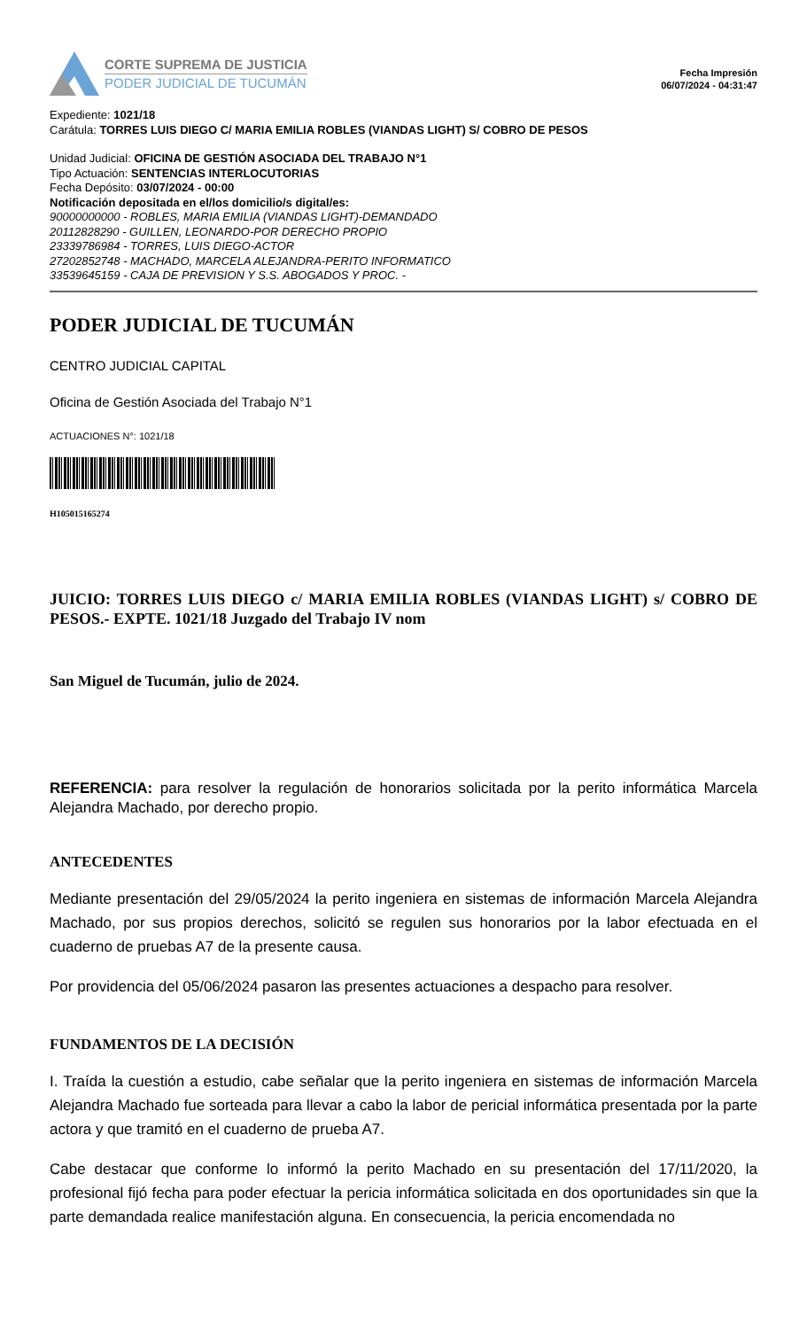CORTE SUPREMA DE JUSTICIA
PODER JUDICIAL DE TUCUMÁN
Fecha Impresión
06/07/2024 - 04:31:47
Expediente: 1021/18
Carátula: TORRES LUIS DIEGO C/ MARIA EMILIA ROBLES (VIANDAS LIGHT) S/ COBRO DE PESOS
Unidad Judicial: OFICINA DE GESTIÓN ASOCIADA DEL TRABAJO N°1
Tipo Actuación: SENTENCIAS INTERLOCUTORIAS
Fecha Depósito: 03/07/2024 - 00:00
Notificación depositada en el/los domicilio/s digital/es:
90000000000 - ROBLES, MARIA EMILIA (VIANDAS LIGHT)-DEMANDADO
20112828290 - GUILLEN, LEONARDO-POR DERECHO PROPIO
23339786984 - TORRES, LUIS DIEGO-ACTOR
27202852748 - MACHADO, MARCELA ALEJANDRA-PERITO INFORMATICO
33539645159 - CAJA DE PREVISION Y S.S. ABOGADOS Y PROC. -
PODER JUDICIAL DE TUCUMÁN
CENTRO JUDICIAL CAPITAL
Oficina de Gestión Asociada del Trabajo N°1
ACTUACIONES N°: 1021/18
H105015165274
JUICIO: TORRES LUIS DIEGO c/ MARIA EMILIA ROBLES (VIANDAS LIGHT) s/ COBRO DE PESOS.- EXPTE. 1021/18 Juzgado del Trabajo IV nom
San Miguel de Tucumán, julio de 2024.
REFERENCIA: para resolver la regulación de honorarios solicitada por la perito informática Marcela Alejandra Machado, por derecho propio.
ANTECEDENTES
Mediante presentación del 29/05/2024 la perito ingeniera en sistemas de información Marcela Alejandra Machado, por sus propios derechos, solicitó se regulen sus honorarios por la labor efectuada en el cuaderno de pruebas A7 de la presente causa.
Por providencia del 05/06/2024 pasaron las presentes actuaciones a despacho para resolver.
FUNDAMENTOS DE LA DECISIÓN
I. Traída la cuestión a estudio, cabe señalar que la perito ingeniera en sistemas de información Marcela Alejandra Machado fue sorteada para llevar a cabo la labor de pericial informática presentada por la parte actora y que tramitó en el cuaderno de prueba A7.
Cabe destacar que conforme lo informó la perito Machado en su presentación del 17/11/2020, la profesional fijó fecha para poder efectuar la pericia informática solicitada en dos oportunidades sin que la parte demandada realice manifestación alguna. En consecuencia, la pericia encomendada no